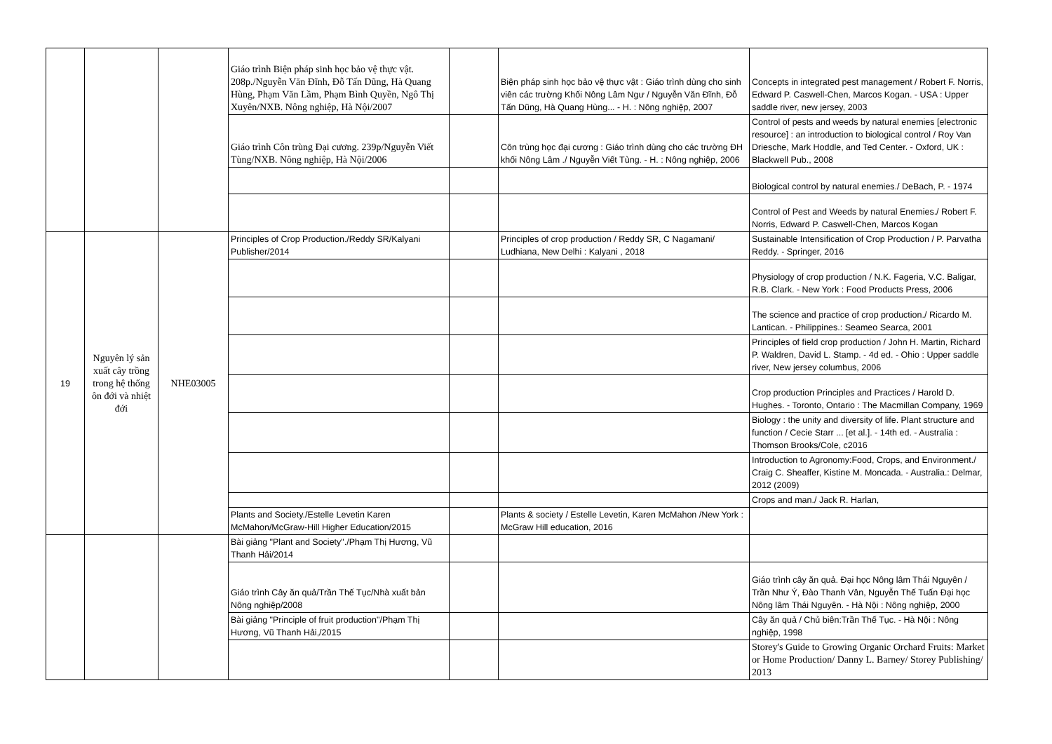| | | | Giáo trình Biện pháp sinh học bảo vệ thực vật. 208p./Nguyễn Văn Đĩnh, Đỗ Tấn Dũng, Hà Quang Hùng, Phạm Văn Lầm, Phạm Bình Quyền, Ngô Thị Xuyên/NXB. Nông nghiệp, Hà Nội/2007 | | Biện pháp sinh học bảo vệ thực vật : Giáo trình dùng cho sinh viên các trường Khối Nông Lâm Ngư / Nguyễn Văn Đĩnh, Đỗ Tấn Dũng, Hà Quang Hùng... - H. : Nông nghiệp, 2007 | Concepts in integrated pest management / Robert F. Norris, Edward P. Caswell-Chen, Marcos Kogan. - USA : Upper saddle river, new jersey, 2003 |
| | | | Giáo trình Côn trùng Đại cương. 239p/Nguyễn Viết Tùng/NXB. Nông nghiệp, Hà Nội/2006 | | Côn trùng học đại cương : Giáo trình dùng cho các trường ĐH khối Nông Lâm ./ Nguyễn Viết Tùng. - H. : Nông nghiệp, 2006 | Control of pests and weeds by natural enemies [electronic resource] : an introduction to biological control / Roy Van Driesche, Mark Hoddle, and Ted Center. - Oxford, UK : Blackwell Pub., 2008 |
| | | | | | | Biological control by natural enemies./ DeBach, P. - 1974 |
| | | | | | | Control of Pest and Weeds by natural Enemies./ Robert F. Norris, Edward P. Caswell-Chen, Marcos Kogan |
| 19 | Nguyên lý sản xuất cây trồng trong hệ thống ôn đới và nhiệt đới | NHE03005 | Principles of Crop Production./Reddy SR/Kalyani Publisher/2014 | | Principles of crop production / Reddy SR, C Nagamani/ Ludhiana, New Delhi : Kalyani , 2018 | Sustainable Intensification of Crop Production / P. Parvatha Reddy. - Springer, 2016 |
| | | | | | | Physiology of crop production / N.K. Fageria, V.C. Baligar, R.B. Clark. - New York : Food Products Press, 2006 |
| | | | | | | The science and practice of crop production./ Ricardo M. Lantican. - Philippines.: Seameo Searca, 2001 |
| | | | | | | Principles of field crop production / John H. Martin, Richard P. Waldren, David L. Stamp. - 4d ed. - Ohio : Upper saddle river, New jersey columbus, 2006 |
| | | | | | | Crop production Principles and Practices / Harold D. Hughes. - Toronto, Ontario : The Macmillan Company, 1969 |
| | | | | | | Biology : the unity and diversity of life. Plant structure and function / Cecie Starr ... [et al.]. - 14th ed. - Australia : Thomson Brooks/Cole, c2016 |
| | | | | | | Introduction to Agronomy:Food, Crops, and Environment./ Craig C. Sheaffer, Kistine M. Moncada. - Australia.: Delmar, 2012 (2009) |
| | | | | | | Crops and man./ Jack R. Harlan, |
| | | | Plants and Society./Estelle Levetin Karen McMahon/McGraw-Hill Higher Education/2015 | | Plants & society / Estelle Levetin, Karen McMahon /New York : McGraw Hill education, 2016 | |
| | | | Bài giảng "Plant and Society"./Phạm Thị Hương, Vũ Thanh Hải/2014 | | | |
| | | | Giáo trình Cây ăn quả/Trần Thế Tục/Nhà xuất bản Nông nghiệp/2008 | | | Giáo trình cây ăn quả. Đại học Nông lâm Thái Nguyên / Trần Như Ý, Đào Thanh Vân, Nguyễn Thế Tuấn Đại học Nông lâm Thái Nguyên. - Hà Nội : Nông nghiệp, 2000 |
| | | | Bài giảng "Principle of fruit production"/Phạm Thị Hương, Vũ Thanh Hải,/2015 | | | Cây ăn quả / Chủ biên:Trần Thế Tục. - Hà Nội : Nông nghiệp, 1998 |
| | | | | | | Storey's Guide to Growing Organic Orchard Fruits: Market or Home Production/ Danny L. Barney/ Storey Publishing/ 2013 |